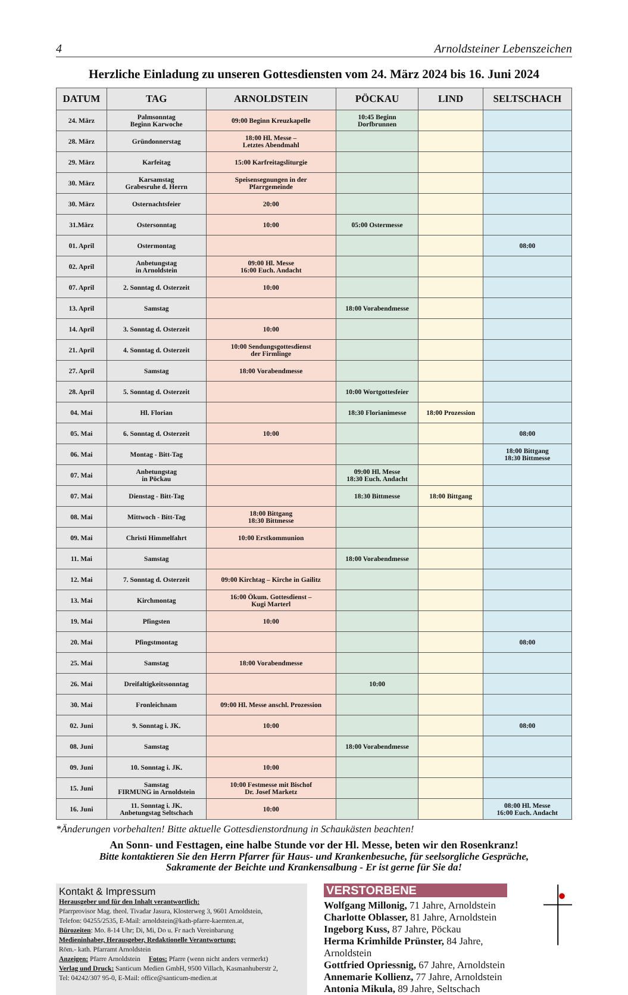4 Arnoldsteiner Lebenszeichen
Herzliche Einladung zu unseren Gottesdiensten vom 24. März 2024 bis 16. Juni 2024
| DATUM | TAG | ARNOLDSTEIN | PÖCKAU | LIND | SELTSCHACH |
| --- | --- | --- | --- | --- | --- |
| 24. März | Palmsonntag Beginn Karwoche | 09:00 Beginn Kreuzkapelle | 10:45 Beginn Dorfbrunnen | | |
| 28. März | Gründonnerstag | 18:00 Hl. Messe – Letztes Abendmahl | | | |
| 29. März | Karfeitag | 15:00 Karfreitagsliturgie | | | |
| 30. März | Karsamstag Grabesruhe d. Herrn | Speisensegnungen in der Pfarrgemeinde | | | |
| 30. März | Osternachtsfeier | 20:00 | | | |
| 31.März | Ostersonntag | 10:00 | 05:00 Ostermesse | | |
| 01. April | Ostermontag | | | | 08:00 |
| 02. April | Anbetungstag in Arnoldstein | 09:00 Hl. Messe 16:00 Euch. Andacht | | | |
| 07. April | 2. Sonntag d. Osterzeit | 10:00 | | | |
| 13. April | Samstag | | 18:00 Vorabendmesse | | |
| 14. April | 3. Sonntag d. Osterzeit | 10:00 | | | |
| 21. April | 4. Sonntag d. Osterzeit | 10:00 Sendungsgottesdienst der Firmlinge | | | |
| 27. April | Samstag | 18:00 Vorabendmesse | | | |
| 28. April | 5. Sonntag d. Osterzeit | | 10:00 Wortgottesfeier | | |
| 04. Mai | Hl. Florian | | 18:30 Florianimesse | 18:00 Prozession | |
| 05. Mai | 6. Sonntag d. Osterzeit | 10:00 | | | 08:00 |
| 06. Mai | Montag - Bitt-Tag | | | | 18:00 Bittgang 18:30 Bittmesse |
| 07. Mai | Anbetungstag in Pöckau | | 09:00 Hl. Messe 18:30 Euch. Andacht | | |
| 07. Mai | Dienstag - Bitt-Tag | | 18:30 Bittmesse | 18:00 Bittgang | |
| 08. Mai | Mittwoch - Bitt-Tag | 18:00 Bittgang 18:30 Bittmesse | | | |
| 09. Mai | Christi Himmelfahrt | 10:00 Erstkommunion | | | |
| 11. Mai | Samstag | | 18:00 Vorabendmesse | | |
| 12. Mai | 7. Sonntag d. Osterzeit | 09:00 Kirchtag – Kirche in Gailitz | | | |
| 13. Mai | Kirchmontag | 16:00 Ökum. Gottesdienst – Kugi Marterl | | | |
| 19. Mai | Pfingsten | 10:00 | | | |
| 20. Mai | Pfingstmontag | | | | 08:00 |
| 25. Mai | Samstag | 18:00 Vorabendmesse | | | |
| 26. Mai | Dreifaltigkeitssonntag | | 10:00 | | |
| 30. Mai | Fronleichnam | 09:00 Hl. Messe anschl. Prozession | | | |
| 02. Juni | 9. Sonntag i. JK. | 10:00 | | | 08:00 |
| 08. Juni | Samstag | | 18:00 Vorabendmesse | | |
| 09. Juni | 10. Sonntag i. JK. | 10:00 | | | |
| 15. Juni | Samstag FIRMUNG in Arnoldstein | 10:00 Festmesse mit Bischof Dr. Josef Marketz | | | |
| 16. Juni | 11. Sonntag i. JK. Anbetungstag Seltschach | 10:00 | | | 08:00 Hl. Messe 16:00 Euch. Andacht |
*Änderungen vorbehalten! Bitte aktuelle Gottesdienstordnung in Schaukästen beachten!
An Sonn- und Festtagen, eine halbe Stunde vor der Hl. Messe, beten wir den Rosenkranz!
Bitte kontaktieren Sie den Herrn Pfarrer für Haus- und Krankenbesuche, für seelsorgliche Gespräche,
Sakramente der Beichte und Krankensalbung - Er ist gerne für Sie da!
Kontakt & Impressum
Herausgeber und für den Inhalt verantwortlich:
Pfarrprovisor Mag. theol. Tivadar Jasura, Klosterweg 3, 9601 Arnoldstein,
Telefon: 04255/2535, E-Mail: arnoldstein@kath-pfarre-kaernten.at,
Bürozeiten: Mo. 8-14 Uhr; Di, Mi, Do u. Fr nach Vereinbarung
Medieninhaber, Herausgeber, Redaktionelle Verantwortung:
Röm.- kath. Pfarramt Arnoldstein
Anzeigen: Pfarre Arnoldstein Fotos: Pfarre (wenn nicht anders vermerkt)
Verlag und Druck: Santicum Medien GmbH, 9500 Villach, Kasmanhuberstr 2,
Tel: 04242/307 95-0, E-Mail: office@santicum-medien.at
VERSTORBENE
Wolfgang Millonig, 71 Jahre, Arnoldstein
Charlotte Oblasser, 81 Jahre, Arnoldstein
Ingeborg Kuss, 87 Jahre, Pöckau
Herma Krimhilde Prünster, 84 Jahre, Arnoldstein
Gottfried Opriessnig, 67 Jahre, Arnoldstein
Annemarie Kollienz, 77 Jahre, Arnoldstein
Antonia Mikula, 89 Jahre, Seltschach